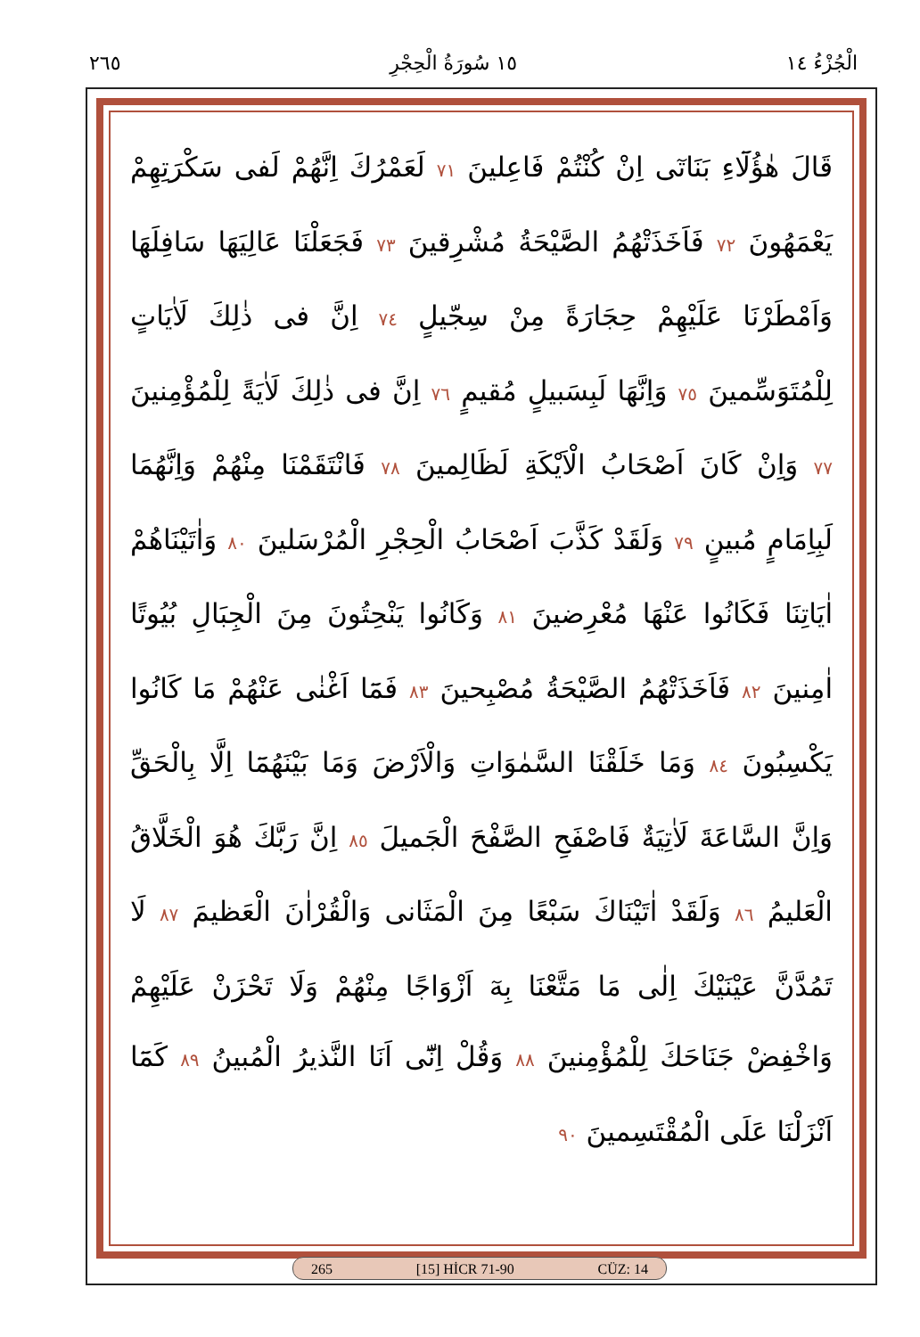٢٦٥ ١٥ سُورَةُ الْحِجْرِ الْجُزْءُ ١٤
قَالَ هٰؤُلَٓاءِ بَنَاتٓى اِنْ كُنْتُمْ فَاعِلينَ ٧١ لَعَمْرُكَ اِنَّهُمْ لَفى سَكْرَتِهِمْ يَعْمَهُونَ ٧٢ فَاَخَذَتْهُمُ الصَّيْحَةُ مُشْرِقينَ ٧٣ فَجَعَلْنَا عَالِيَهَا سَافِلَهَا وَاَمْطَرْنَا عَلَيْهِمْ حِجَارَةً مِنْ سِجّيلٍ ٧٤ اِنَّ فى ذٰلِكَ لَاٰيَاتٍ لِلْمُتَوَسِّمينَ ٧٥ وَاِنَّهَا لَبِسَبيلٍ مُقيمٍ ٧٦ اِنَّ فى ذٰلِكَ لَاٰيَةً لِلْمُؤْمِنينَ ٧٧ وَاِنْ كَانَ اَصْحَابُ الْاَيْكَةِ لَظَالِمينَ ٧٨ فَانْتَقَمْنَا مِنْهُمْ وَاِنَّهُمَا لَبِاِمَامٍ مُبينٍ ٧٩ وَلَقَدْ كَذَّبَ اَصْحَابُ الْحِجْرِ الْمُرْسَلينَ ٨٠ وَاٰتَيْنَاهُمْ اٰيَاتِنَا فَكَانُوا عَنْهَا مُعْرِضينَ ٨١ وَكَانُوا يَنْحِتُونَ مِنَ الْجِبَالِ بُيُوتًا اٰمِنينَ ٨٢ فَاَخَذَتْهُمُ الصَّيْحَةُ مُصْبِحينَ ٨٣ فَمَٓا اَغْنٰى عَنْهُمْ مَا كَانُوا يَكْسِبُونَ ٨٤ وَمَا خَلَقْنَا السَّمٰوَاتِ وَالْاَرْضَ وَمَا بَيْنَهُمَٓا اِلَّا بِالْحَقِّ وَاِنَّ السَّاعَةَ لَاٰتِيَةٌ فَاصْفَحِ الصَّفْحَ الْجَميلَ ٨٥ اِنَّ رَبَّكَ هُوَ الْخَلَّاقُ الْعَليمُ ٨٦ وَلَقَدْ اٰتَيْنَاكَ سَبْعًا مِنَ الْمَثَانى وَالْقُرْاٰنَ الْعَظيمَ ٨٧ لَا تَمُدَّنَّ عَيْنَيْكَ اِلٰى مَا مَتَّعْنَا بِهٓ اَزْوَاجًا مِنْهُمْ وَلَا تَحْزَنْ عَلَيْهِمْ وَاخْفِضْ جَنَاحَكَ لِلْمُؤْمِنينَ ٨٨ وَقُلْ اِنّٓى اَنَا النَّذيرُ الْمُبينُ ٨٩ كَمَٓا اَنْزَلْنَا عَلَى الْمُقْتَسِمينَ ٩٠
265 [15] HİCR 71-90 CÜZ: 14